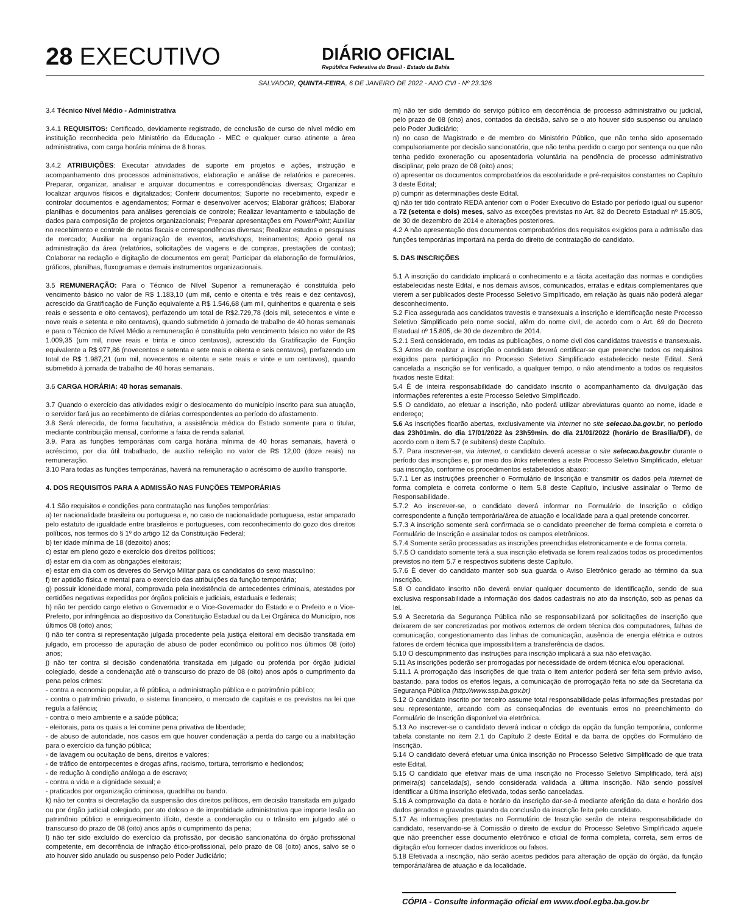28 EXECUTIVO
DIÁRIO OFICIAL
República Federativa do Brasil - Estado da Bahia
SALVADOR, QUINTA-FEIRA, 6 DE JANEIRO DE 2022 - ANO CVI - Nº 23.326
3.4 Técnico Nível Médio - Administrativa
3.4.1 REQUISITOS: Certificado, devidamente registrado, de conclusão de curso de nível médio em instituição reconhecida pelo Ministério da Educação - MEC e qualquer curso atinente a área administrativa, com carga horária mínima de 8 horas.
3.4.2 ATRIBUIÇÕES: Executar atividades de suporte em projetos e ações, instrução e acompanhamento dos processos administrativos, elaboração e análise de relatórios e pareceres. Preparar, organizar, analisar e arquivar documentos e correspondências diversas; Organizar e localizar arquivos físicos e digitalizados; Conferir documentos; Suporte no recebimento, expedir e controlar documentos e agendamentos; Formar e desenvolver acervos; Elaborar gráficos; Elaborar planilhas e documentos para análises gerenciais de controle; Realizar levantamento e tabulação de dados para composição de projetos organizacionais; Preparar apresentações em PowerPoint; Auxiliar no recebimento e controle de notas fiscais e correspondências diversas; Realizar estudos e pesquisas de mercado; Auxiliar na organização de eventos, workshops, treinamentos; Apoio geral na administração da área (relatórios, solicitações de viagens e de compras, prestações de contas); Colaborar na redação e digitação de documentos em geral; Participar da elaboração de formulários, gráficos, planilhas, fluxogramas e demais instrumentos organizacionais.
3.5 REMUNERAÇÃO: Para o Técnico de Nível Superior a remuneração é constituída pelo vencimento básico no valor de R$ 1.183,10 (um mil, cento e oitenta e três reais e dez centavos), acrescido da Gratificação de Função equivalente a R$ 1.546,68 (um mil, quinhentos e quarenta e seis reais e sessenta e oito centavos), perfazendo um total de R$2.729,78 (dois mil, setecentos e vinte e nove reais e setenta e oito centavos), quando submetido à jornada de trabalho de 40 horas semanais e para o Técnico de Nível Médio a remuneração é constituída pelo vencimento básico no valor de R$ 1.009,35 (um mil, nove reais e trinta e cinco centavos), acrescido da Gratificação de Função equivalente a R$ 977,86 (novecentos e setenta e sete reais e oitenta e seis centavos), perfazendo um total de R$ 1.987,21 (um mil, novecentos e oitenta e sete reais e vinte e um centavos), quando submetido à jornada de trabalho de 40 horas semanais.
3.6 CARGA HORÁRIA: 40 horas semanais.
3.7 Quando o exercício das atividades exigir o deslocamento do município inscrito para sua atuação, o servidor fará jus ao recebimento de diárias correspondentes ao período do afastamento.
3.8 Será oferecida, de forma facultativa, a assistência médica do Estado somente para o titular, mediante contribuição mensal, conforme a faixa de renda salarial.
3.9. Para as funções temporárias com carga horária mínima de 40 horas semanais, haverá o acréscimo, por dia útil trabalhado, de auxílio refeição no valor de R$ 12,00 (doze reais) na remuneração.
3.10 Para todas as funções temporárias, haverá na remuneração o acréscimo de auxílio transporte.
4. DOS REQUISITOS PARA A ADMISSÃO NAS FUNÇÕES TEMPORÁRIAS
4.1 São requisitos e condições para contratação nas funções temporárias:
a) ter nacionalidade brasileira ou portuguesa e, no caso de nacionalidade portuguesa, estar amparado pelo estatuto de igualdade entre brasileiros e portugueses, com reconhecimento do gozo dos direitos políticos, nos termos do § 1º do artigo 12 da Constituição Federal;
b) ter idade mínima de 18 (dezoito) anos;
c) estar em pleno gozo e exercício dos direitos políticos;
d) estar em dia com as obrigações eleitorais;
e) estar em dia com os deveres do Serviço Militar para os candidatos do sexo masculino;
f) ter aptidão física e mental para o exercício das atribuições da função temporária;
g) possuir idoneidade moral, comprovada pela inexistência de antecedentes criminais, atestados por certidões negativas expedidas por órgãos policiais e judiciais, estaduais e federais;
h) não ter perdido cargo eletivo o Governador e o Vice-Governador do Estado e o Prefeito e o Vice-Prefeito, por infringência ao dispositivo da Constituição Estadual ou da Lei Orgânica do Município, nos últimos 08 (oito) anos;
i) não ter contra si representação julgada procedente pela justiça eleitoral em decisão transitada em julgado, em processo de apuração de abuso de poder econômico ou político nos últimos 08 (oito) anos;
j) não ter contra si decisão condenatória transitada em julgado ou proferida por órgão judicial colegiado, desde a condenação até o transcurso do prazo de 08 (oito) anos após o cumprimento da pena pelos crimes:
- contra a economia popular, a fé pública, a administração pública e o patrimônio público;
- contra o patrimônio privado, o sistema financeiro, o mercado de capitais e os previstos na lei que regula a falência;
- contra o meio ambiente e a saúde pública;
- eleitorais, para os quais a lei comine pena privativa de liberdade;
- de abuso de autoridade, nos casos em que houver condenação a perda do cargo ou a inabilitação para o exercício da função pública;
- de lavagem ou ocultação de bens, direitos e valores;
- de tráfico de entorpecentes e drogas afins, racismo, tortura, terrorismo e hediondos;
- de redução à condição análoga a de escravo;
- contra a vida e a dignidade sexual; e
- praticados por organização criminosa, quadrilha ou bando.
k) não ter contra si decretação da suspensão dos direitos políticos, em decisão transitada em julgado ou por órgão judicial colegiado, por ato doloso e de improbidade administrativa que importe lesão ao patrimônio público e enriquecimento ilícito, desde a condenação ou o trânsito em julgado até o transcurso do prazo de 08 (oito) anos após o cumprimento da pena;
l) não ter sido excluído do exercício da profissão, por decisão sancionatória do órgão profissional competente, em decorrência de infração ético-profissional, pelo prazo de 08 (oito) anos, salvo se o ato houver sido anulado ou suspenso pelo Poder Judiciário;
m) não ter sido demitido do serviço público em decorrência de processo administrativo ou judicial, pelo prazo de 08 (oito) anos, contados da decisão, salvo se o ato houver sido suspenso ou anulado pelo Poder Judiciário;
n) no caso de Magistrado e de membro do Ministério Público, que não tenha sido aposentado compulsoriamente por decisão sancionatória, que não tenha perdido o cargo por sentença ou que não tenha pedido exoneração ou aposentadoria voluntária na pendência de processo administrativo disciplinar, pelo prazo de 08 (oito) anos;
o) apresentar os documentos comprobatórios da escolaridade e pré-requisitos constantes no Capítulo 3 deste Edital;
p) cumprir as determinações deste Edital.
q) não ter tido contrato REDA anterior com o Poder Executivo do Estado por período igual ou superior a 72 (setenta e dois) meses, salvo as exceções previstas no Art. 82 do Decreto Estadual nº 15.805, de 30 de dezembro de 2014 e alterações posteriores.
4.2 A não apresentação dos documentos comprobatórios dos requisitos exigidos para a admissão das funções temporárias importará na perda do direito de contratação do candidato.
5. DAS INSCRIÇÕES
5.1 A inscrição do candidato implicará o conhecimento e a tácita aceitação das normas e condições estabelecidas neste Edital, e nos demais avisos, comunicados, erratas e editais complementares que vierem a ser publicados deste Processo Seletivo Simplificado, em relação às quais não poderá alegar desconhecimento.
5.2 Fica assegurada aos candidatos travestis e transexuais a inscrição e identificação neste Processo Seletivo Simplificado pelo nome social, além do nome civil, de acordo com o Art. 69 do Decreto Estadual nº 15.805, de 30 de dezembro de 2014.
5.2.1 Será considerado, em todas as publicações, o nome civil dos candidatos travestis e transexuais.
5.3 Antes de realizar a inscrição o candidato deverá certificar-se que preenche todos os requisitos exigidos para participação no Processo Seletivo Simplificado estabelecido neste Edital. Será cancelada a inscrição se for verificado, a qualquer tempo, o não atendimento a todos os requisitos fixados neste Edital;
5.4 É de inteira responsabilidade do candidato inscrito o acompanhamento da divulgação das informações referentes a este Processo Seletivo Simplificado.
5.5 O candidato, ao efetuar a inscrição, não poderá utilizar abreviaturas quanto ao nome, idade e endereço;
5.6 As inscrições ficarão abertas, exclusivamente via internet no site selecao.ba.gov.br, no período das 23h01min. do dia 17/01/2022 às 23h59min. do dia 21/01/2022 (horário de Brasília/DF), de acordo com o item 5.7 (e subitens) deste Capítulo.
5.7. Para inscrever-se, via internet, o candidato deverá acessar o site selecao.ba.gov.br durante o período das inscrições e, por meio dos links referentes a este Processo Seletivo Simplificado, efetuar sua inscrição, conforme os procedimentos estabelecidos abaixo:
5.7.1 Ler as instruções preencher o Formulário de Inscrição e transmitir os dados pela internet de forma completa e correta conforme o item 5.8 deste Capítulo, inclusive assinalar o Termo de Responsabilidade.
5.7.2 Ao inscrever-se, o candidato deverá informar no Formulário de Inscrição o código correspondente a função temporária/área de atuação e localidade para a qual pretende concorrer.
5.7.3 A inscrição somente será confirmada se o candidato preencher de forma completa e correta o Formulário de Inscrição e assinalar todos os campos eletrônicos.
5.7.4 Somente serão processadas as inscrições preenchidas eletronicamente e de forma correta.
5.7.5 O candidato somente terá a sua inscrição efetivada se forem realizados todos os procedimentos previstos no item 5.7 e respectivos subitens deste Capítulo.
5.7.6 É dever do candidato manter sob sua guarda o Aviso Eletrônico gerado ao término da sua inscrição.
5.8 O candidato inscrito não deverá enviar qualquer documento de identificação, sendo de sua exclusiva responsabilidade a informação dos dados cadastrais no ato da inscrição, sob as penas da lei.
5.9 A Secretaria da Segurança Pública não se responsabilizará por solicitações de inscrição que deixarem de ser concretizadas por motivos externos de ordem técnica dos computadores, falhas de comunicação, congestionamento das linhas de comunicação, ausência de energia elétrica e outros fatores de ordem técnica que impossibilitem a transferência de dados.
5.10 O descumprimento das instruções para inscrição implicará a sua não efetivação.
5.11 As inscrições poderão ser prorrogadas por necessidade de ordem técnica e/ou operacional.
5.11.1 A prorrogação das inscrições de que trata o item anterior poderá ser feita sem prévio aviso, bastando, para todos os efeitos legais, a comunicação de prorrogação feita no site da Secretaria da Segurança Pública (http://www.ssp.ba.gov.br)
5.12 O candidato inscrito por terceiro assume total responsabilidade pelas informações prestadas por seu representante, arcando com as consequências de eventuais erros no preenchimento do Formulário de Inscrição disponível via eletrônica.
5.13 Ao inscrever-se o candidato deverá indicar o código da opção da função temporária, conforme tabela constante no item 2.1 do Capítulo 2 deste Edital e da barra de opções do Formulário de Inscrição.
5.14 O candidato deverá efetuar uma única inscrição no Processo Seletivo Simplificado de que trata este Edital.
5.15 O candidato que efetivar mais de uma inscrição no Processo Seletivo Simplificado, terá a(s) primeira(s) cancelada(s), sendo considerada validada a última inscrição. Não sendo possível identificar a última inscrição efetivada, todas serão canceladas.
5.16 A comprovação da data e horário da inscrição dar-se-á mediante aferição da data e horário dos dados gerados e gravados quando da conclusão da inscrição feita pelo candidato.
5.17 As informações prestadas no Formulário de Inscrição serão de inteira responsabilidade do candidato, reservando-se à Comissão o direito de excluir do Processo Seletivo Simplificado aquele que não preencher esse documento eletrônico e oficial de forma completa, correta, sem erros de digitação e/ou fornecer dados inverídicos ou falsos.
5.18 Efetivada a inscrição, não serão aceitos pedidos para alteração de opção do órgão, da função temporária/área de atuação e da localidade.
CÓPIA - Consulte informação oficial em www.dool.egba.ba.gov.br